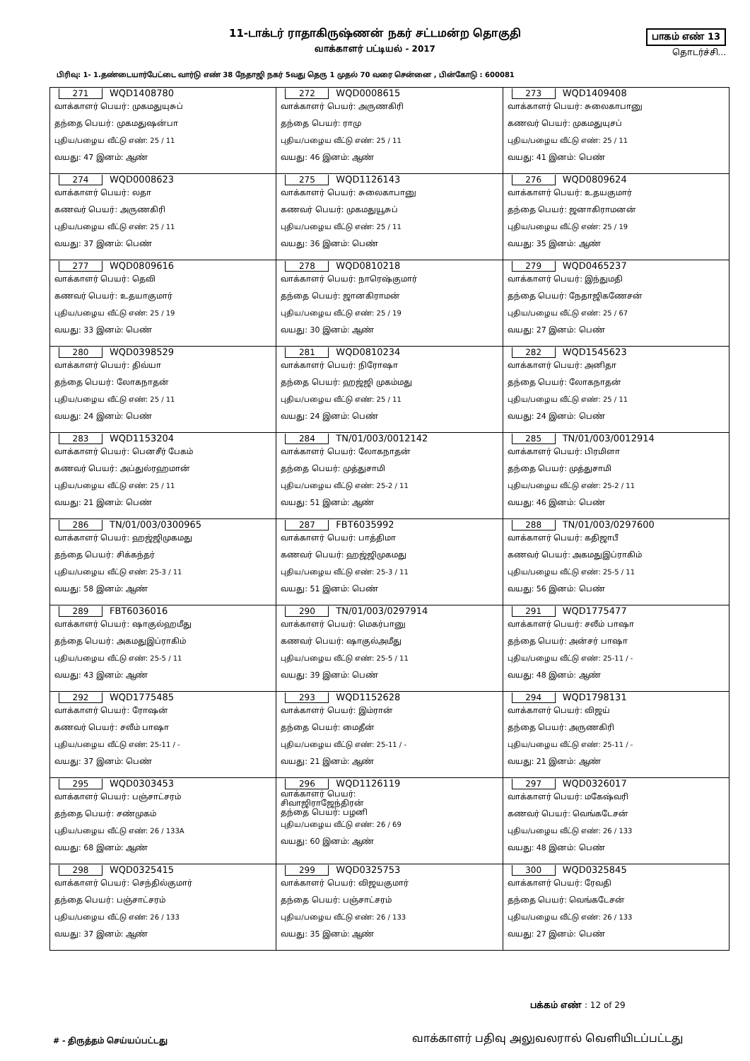11-டாக்டர் ராதாகிருஷ்ணன் நகர் சட்டமன்ற தொகுதி
வாக்காளர் பட்டியல் - 2017
பாகம் எண் 13
தொடர்ச்சி...
பிரிவு: 1- 1.தண்டையார்பேட்டை வார்டு எண் 38 நேதாஜி நகர் 5வது தெரு 1 முதல் 70 வரை சென்னை , பின்கோடு : 600081
| 271 WQD1408780 வாக்காளர் பெயர்: முகமதுயுசுப் தந்தை பெயர்: முகமதுஷன்பா புதிய/பழைய வீட்டு எண்: 25 / 11 வயது: 47 இனம்: ஆண் | 272 WQD0008615 வாக்காளர் பெயர்: அருணகிரி தந்தை பெயர்: ராமு புதிய/பழைய வீட்டு எண்: 25 / 11 வயது: 46 இனம்: ஆண் | 273 WQD1409408 வாக்காளர் பெயர்: சுலைகாபானு கணவர் பெயர்: முகமதுயுசப் புதிய/பழைய வீட்டு எண்: 25 / 11 வயது: 41 இனம்: பெண் |
| 274 WQD0008623 வாக்காளர் பெயர்: லதா கணவர் பெயர்: அருணகிரி புதிய/பழைய வீட்டு எண்: 25 / 11 வயது: 37 இனம்: பெண் | 275 WQD1126143 வாக்காளர் பெயர்: சுலைகாபானு கணவர் பெயர்: முகமதுயூசுப் புதிய/பழைய வீட்டு எண்: 25 / 11 வயது: 36 இனம்: பெண் | 276 WQD0809624 வாக்காளர் பெயர்: உதயகுமார் தந்தை பெயர்: ஜனாகிராமனன் புதிய/பழைய வீட்டு எண்: 25 / 19 வயது: 35 இனம்: ஆண் |
| 277 WQD0809616 வாக்காளர் பெயர்: தெவி கணவர் பெயர்: உதயாகுமார் புதிய/பழைய வீட்டு எண்: 25 / 19 வயது: 33 இனம்: பெண் | 278 WQD0810218 வாக்காளர் பெயர்: நாரெஷ்குமார் தந்தை பெயர்: ஜானகிராமன் புதிய/பழைய வீட்டு எண்: 25 / 19 வயது: 30 இனம்: ஆண் | 279 WQD0465237 வாக்காளர் பெயர்: இந்துமதி தந்தை பெயர்: நேதாஜிகணேசன் புதிய/பழைய வீட்டு எண்: 25 / 67 வயது: 27 இனம்: பெண் |
| 280 WQD0398529 வாக்காளர் பெயர்: திவ்யா தந்தை பெயர்: லோகநாதன் புதிய/பழைய வீட்டு எண்: 25 / 11 வயது: 24 இனம்: பெண் | 281 WQD0810234 வாக்காளர் பெயர்: நிரோஷா தந்தை பெயர்: ஹஜ்ஜி முகம்மது புதிய/பழைய வீட்டு எண்: 25 / 11 வயது: 24 இனம்: பெண் | 282 WQD1545623 வாக்காளர் பெயர்: அனிதா தந்தை பெயர்: லோகநாதன் புதிய/பழைய வீட்டு எண்: 25 / 11 வயது: 24 இனம்: பெண் |
| 283 WQD1153204 வாக்காளர் பெயர்: பெனசீர் பேகம் கணவர் பெயர்: அப்துல்ரஹமான் புதிய/பழைய வீட்டு எண்: 25 / 11 வயது: 21 இனம்: பெண் | 284 TN/01/003/0012142 வாக்காளர் பெயர்: லோகநாதன் தந்தை பெயர்: முத்துசாமி புதிய/பழைய வீட்டு எண்: 25-2 / 11 வயது: 51 இனம்: ஆண் | 285 TN/01/003/0012914 வாக்காளர் பெயர்: பிரமிளா தந்தை பெயர்: முத்துசாமி புதிய/பழைய வீட்டு எண்: 25-2 / 11 வயது: 46 இனம்: பெண் |
| 286 TN/01/003/0300965 வாக்காளர் பெயர்: ஹஜ்ஜிமுகமது தந்தை பெயர்: சிக்கந்தர் புதிய/பழைய வீட்டு எண்: 25-3 / 11 வயது: 58 இனம்: ஆண் | 287 FBT6035992 வாக்காளர் பெயர்: பாத்திமா கணவர் பெயர்: ஹஜ்ஜிமுகமது புதிய/பழைய வீட்டு எண்: 25-3 / 11 வயது: 51 இனம்: பெண் | 288 TN/01/003/0297600 வாக்காளர் பெயர்: கதிஜாபீ கணவர் பெயர்: அகமதுஇப்ராகிம் புதிய/பழைய வீட்டு எண்: 25-5 / 11 வயது: 56 இனம்: பெண் |
| 289 FBT6036016 வாக்காளர் பெயர்: ஷாகுல்ஹமீது தந்தை பெயர்: அகமதுஇப்ராகிம் புதிய/பழைய வீட்டு எண்: 25-5 / 11 வயது: 43 இனம்: ஆண் | 290 TN/01/003/0297914 வாக்காளர் பெயர்: மெகர்பானு கணவர் பெயர்: ஷாகுல்அமீது புதிய/பழைய வீட்டு எண்: 25-5 / 11 வயது: 39 இனம்: பெண் | 291 WQD1775477 வாக்காளர் பெயர்: சலீம் பாஷா தந்தை பெயர்: அன்சர் பாஷா புதிய/பழைய வீட்டு எண்: 25-11 / - வயது: 48 இனம்: ஆண் |
| 292 WQD1775485 வாக்காளர் பெயர்: ரோஷன் கணவர் பெயர்: சலீம் பாஷா புதிய/பழைய வீட்டு எண்: 25-11 / - வயது: 37 இனம்: பெண் | 293 WQD1152628 வாக்காளர் பெயர்: இம்ரான் தந்தை பெயர்: மைதீன் புதிய/பழைய வீட்டு எண்: 25-11 / - வயது: 21 இனம்: ஆண் | 294 WQD1798131 வாக்காளர் பெயர்: விஜய் தந்தை பெயர்: அருணகிரி புதிய/பழைய வீட்டு எண்: 25-11 / - வயது: 21 இனம்: ஆண் |
| 295 WQD0303453 வாக்காளர் பெயர்: பஞ்சாட்சரம் தந்தை பெயர்: சண்முகம் புதிய/பழைய வீட்டு எண்: 26 / 133A வயது: 68 இனம்: ஆண் | 296 WQD1126119 வாக்காளர் பெயர்: சிவாஜிராஜேந்திரன் தந்தை பெயர்: பழனி புதிய/பழைய வீட்டு எண்: 26 / 69 வயது: 60 இனம்: ஆண் | 297 WQD0326017 வாக்காளர் பெயர்: மகேஷ்வரி கணவர் பெயர்: வெங்கடேசன் புதிய/பழைய வீட்டு எண்: 26 / 133 வயது: 48 இனம்: பெண் |
| 298 WQD0325415 வாக்காளர் பெயர்: செந்தில்குமார் தந்தை பெயர்: பஞ்சாட்சரம் புதிய/பழைய வீட்டு எண்: 26 / 133 வயது: 37 இனம்: ஆண் | 299 WQD0325753 வாக்காளர் பெயர்: விஜயகுமார் தந்தை பெயர்: பஞ்சாட்சரம் புதிய/பழைய வீட்டு எண்: 26 / 133 வயது: 35 இனம்: ஆண் | 300 WQD0325845 வாக்காளர் பெயர்: ரேவதி தந்தை பெயர்: வெங்கடேசன் புதிய/பழைய வீட்டு எண்: 26 / 133 வயது: 27 இனம்: பெண் |
பக்கம் எண் : 12 of 29
# - திருத்தம் செய்யப்பட்டது
வாக்காளர் பதிவு அலுவலரால் வெளியிடப்பட்டது